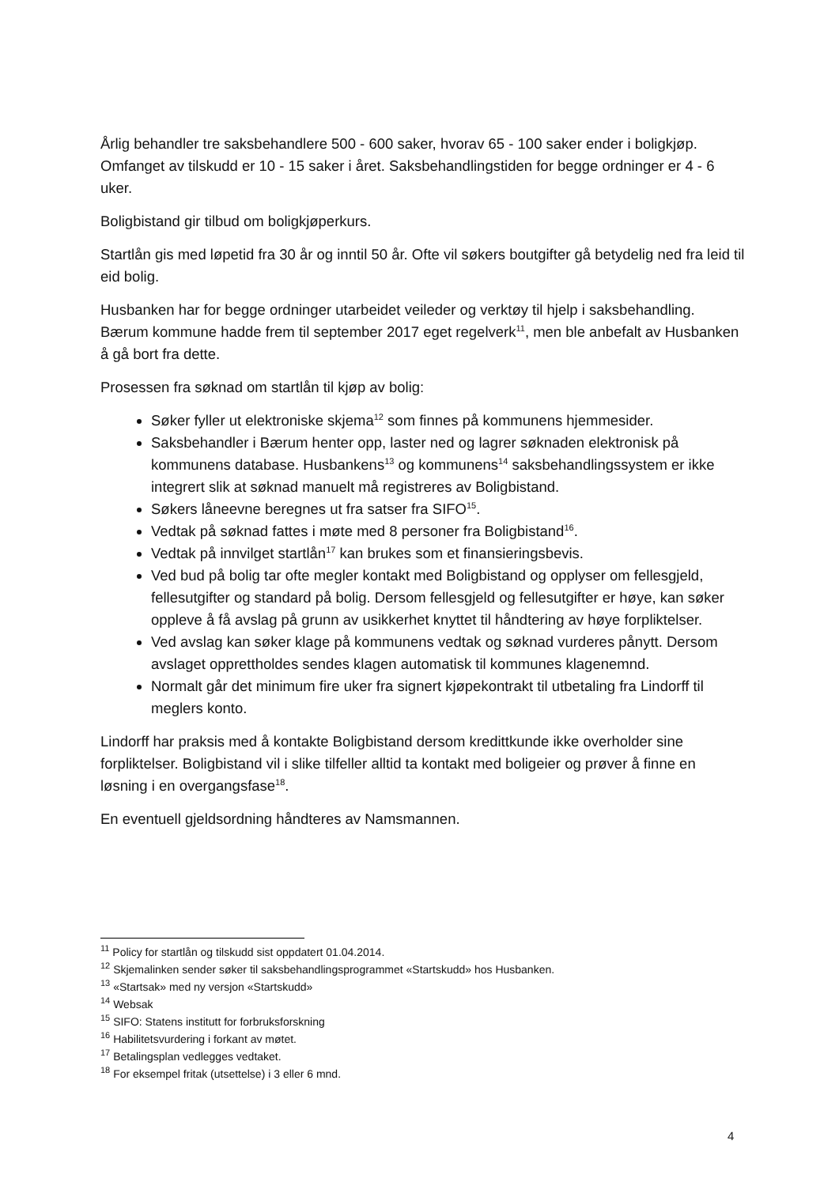Årlig behandler tre saksbehandlere 500 - 600 saker, hvorav 65 - 100 saker ender i boligkjøp. Omfanget av tilskudd er 10 - 15 saker i året. Saksbehandlingstiden for begge ordninger er 4 - 6 uker.
Boligbistand gir tilbud om boligkjøperkurs.
Startlån gis med løpetid fra 30 år og inntil 50 år. Ofte vil søkers boutgifter gå betydelig ned fra leid til eid bolig.
Husbanken har for begge ordninger utarbeidet veileder og verktøy til hjelp i saksbehandling. Bærum kommune hadde frem til september 2017 eget regelverk<sup>11</sup>, men ble anbefalt av Husbanken å gå bort fra dette.
Prosessen fra søknad om startlån til kjøp av bolig:
Søker fyller ut elektroniske skjema<sup>12</sup> som finnes på kommunens hjemmesider.
Saksbehandler i Bærum henter opp, laster ned og lagrer søknaden elektronisk på kommunens database. Husbankens<sup>13</sup> og kommunens<sup>14</sup> saksbehandlingssystem er ikke integrert slik at søknad manuelt må registreres av Boligbistand.
Søkers låneevne beregnes ut fra satser fra SIFO<sup>15</sup>.
Vedtak på søknad fattes i møte med 8 personer fra Boligbistand<sup>16</sup>.
Vedtak på innvilget startlån<sup>17</sup> kan brukes som et finansieringsbevis.
Ved bud på bolig tar ofte megler kontakt med Boligbistand og opplyser om fellesgjeld, fellesutgifter og standard på bolig. Dersom fellesgjeld og fellesutgifter er høye, kan søker oppleve å få avslag på grunn av usikkerhet knyttet til håndtering av høye forpliktelser.
Ved avslag kan søker klage på kommunens vedtak og søknad vurderes pånytt. Dersom avslaget opprettholdes sendes klagen automatisk til kommunes klagenemnd.
Normalt går det minimum fire uker fra signert kjøpekontrakt til utbetaling fra Lindorff til meglers konto.
Lindorff har praksis med å kontakte Boligbistand dersom kredittkunde ikke overholder sine forpliktelser. Boligbistand vil i slike tilfeller alltid ta kontakt med boligeier og prøver å finne en løsning i en overgangsfase<sup>18</sup>.
En eventuell gjeldsordning håndteres av Namsmannen.
<sup>11</sup> Policy for startlån og tilskudd sist oppdatert 01.04.2014.
<sup>12</sup> Skjemalinken sender søker til saksbehandlingsprogrammet «Startskudd» hos Husbanken.
<sup>13</sup> «Startsak» med ny versjon «Startskudd»
<sup>14</sup> Websak
<sup>15</sup> SIFO: Statens institutt for forbruksforskning
<sup>16</sup> Habilitetsvurdering i forkant av møtet.
<sup>17</sup> Betalingsplan vedlegges vedtaket.
<sup>18</sup> For eksempel fritak (utsettelse) i 3 eller 6 mnd.
4